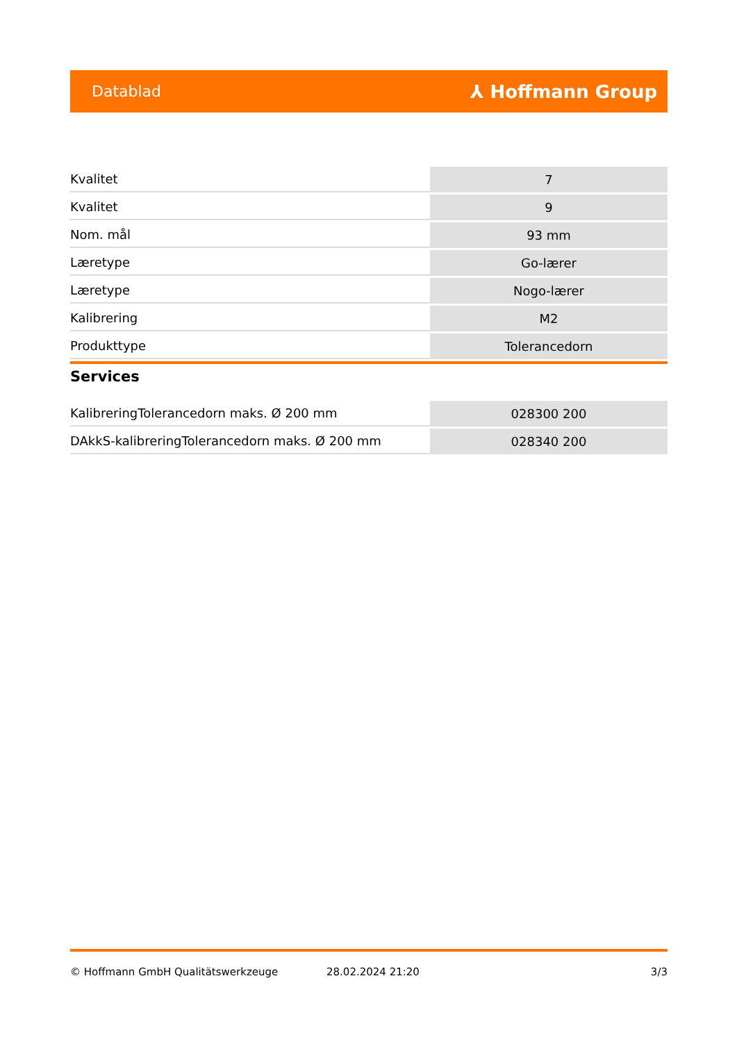Datablad ⅄ Hoffmann Group
| Kvalitet | 7 |
| Kvalitet | 9 |
| Nom. mål | 93 mm |
| Læretype | Go-lærer |
| Læretype | Nogo-lærer |
| Kalibrering | M2 |
| Produkttype | Tolerancedorn |
Services
| KalibreringTolerancedorn maks. Ø 200 mm | 028300 200 |
| DAkkS-kalibreringTolerancedorn maks. Ø 200 mm | 028340 200 |
© Hoffmann GmbH Qualitätswerkzeuge 28.02.2024 21:20 3/3